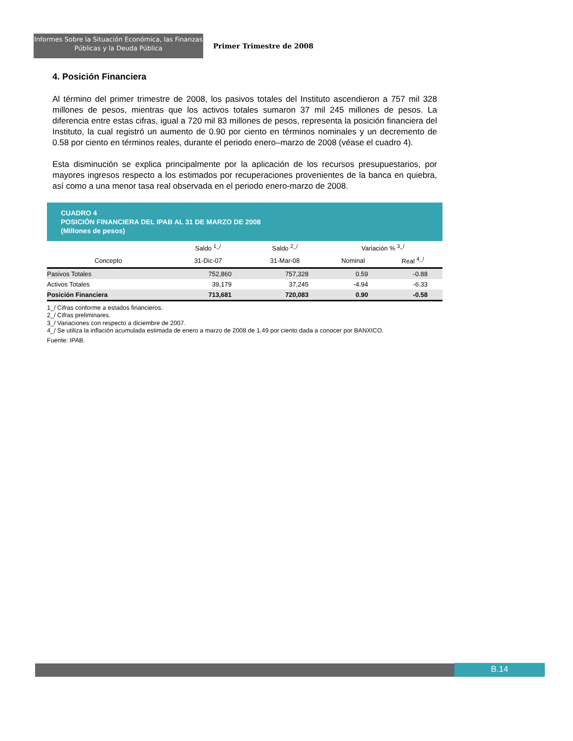Informes Sobre la Situación Económica, las Finanzas
Públicas y la Deuda Pública
Primer Trimestre de 2008
4. Posición Financiera
Al término del primer trimestre de 2008, los pasivos totales del Instituto ascendieron a 757 mil 328 millones de pesos, mientras que los activos totales sumaron 37 mil 245 millones de pesos. La diferencia entre estas cifras, igual a 720 mil 83 millones de pesos, representa la posición financiera del Instituto, la cual registró un aumento de 0.90 por ciento en términos nominales y un decremento de 0.58 por ciento en términos reales, durante el periodo enero–marzo de 2008 (véase el cuadro 4).
Esta disminución se explica principalmente por la aplicación de los recursos presupuestarios, por mayores ingresos respecto a los estimados por recuperaciones provenientes de la banca en quiebra, así como a una menor tasa real observada en el periodo enero-marzo de 2008.
CUADRO 4
POSICIÓN FINANCIERA DEL IPAB AL 31 DE MARZO DE 2008
(Millones de pesos)
| | Saldo <sup>1_/</sup> | Saldo <sup>2_/</sup> | Variación % <sup>3_/</sup> | |
| --- | --- | --- | --- | --- |
| Concepto | 31-Dic-07 | 31-Mar-08 | Nominal | Real <sup>4_/</sup> |
| Pasivos Totales | 752,860 | 757,328 | 0.59 | -0.88 |
| Activos Totales | 39,179 | 37,245 | -4.94 | -6.33 |
| Posición Financiera | 713,681 | 720,083 | 0.90 | -0.58 |
1_/ Cifras conforme a estados financieros.
2_/ Cifras preliminares.
3_/ Variaciones con respecto a diciembre de 2007.
4_/ Se utiliza la inflación acumulada estimada de enero a marzo de 2008 de 1.49 por ciento dada a conocer por BANXICO.
Fuente: IPAB.
B.14